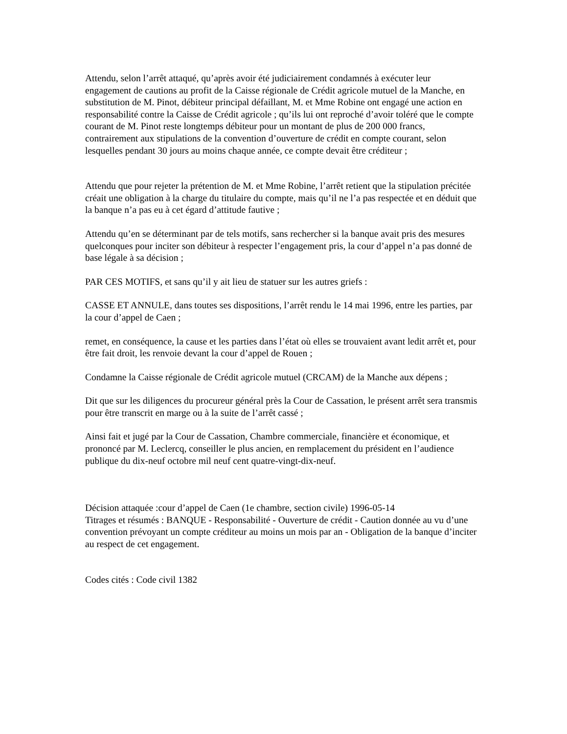Attendu, selon l’arrêt attaqué, qu’après avoir été judiciairement condamnés à exécuter leur engagement de cautions au profit de la Caisse régionale de Crédit agricole mutuel de la Manche, en substitution de M. Pinot, débiteur principal défaillant, M. et Mme Robine ont engagé une action en responsabilité contre la Caisse de Crédit agricole ; qu’ils lui ont reproché d’avoir toléré que le compte courant de M. Pinot reste longtemps débiteur pour un montant de plus de 200 000 francs, contrairement aux stipulations de la convention d’ouverture de crédit en compte courant, selon lesquelles pendant 30 jours au moins chaque année, ce compte devait être créditeur ;
Attendu que pour rejeter la prétention de M. et Mme Robine, l’arrêt retient que la stipulation précitée créait une obligation à la charge du titulaire du compte, mais qu’il ne l’a pas respectée et en déduit que la banque n’a pas eu à cet égard d’attitude fautive ;
Attendu qu’en se déterminant par de tels motifs, sans rechercher si la banque avait pris des mesures quelconques pour inciter son débiteur à respecter l’engagement pris, la cour d’appel n’a pas donné de base légale à sa décision ;
PAR CES MOTIFS, et sans qu’il y ait lieu de statuer sur les autres griefs :
CASSE ET ANNULE, dans toutes ses dispositions, l’arrêt rendu le 14 mai 1996, entre les parties, par la cour d’appel de Caen ;
remet, en conséquence, la cause et les parties dans l’état où elles se trouvaient avant ledit arrêt et, pour être fait droit, les renvoie devant la cour d’appel de Rouen ;
Condamne la Caisse régionale de Crédit agricole mutuel (CRCAM) de la Manche aux dépens ;
Dit que sur les diligences du procureur général près la Cour de Cassation, le présent arrêt sera transmis pour être transcrit en marge ou à la suite de l’arrêt cassé ;
Ainsi fait et jugé par la Cour de Cassation, Chambre commerciale, financière et économique, et prononcé par M. Leclercq, conseiller le plus ancien, en remplacement du président en l’audience publique du dix-neuf octobre mil neuf cent quatre-vingt-dix-neuf.
Décision attaquée :cour d’appel de Caen (1e chambre, section civile) 1996-05-14
Titrages et résumés : BANQUE - Responsabilité - Ouverture de crédit - Caution donnée au vu d’une convention prévoyant un compte créditeur au moins un mois par an - Obligation de la banque d’inciter au respect de cet engagement.
Codes cités : Code civil 1382